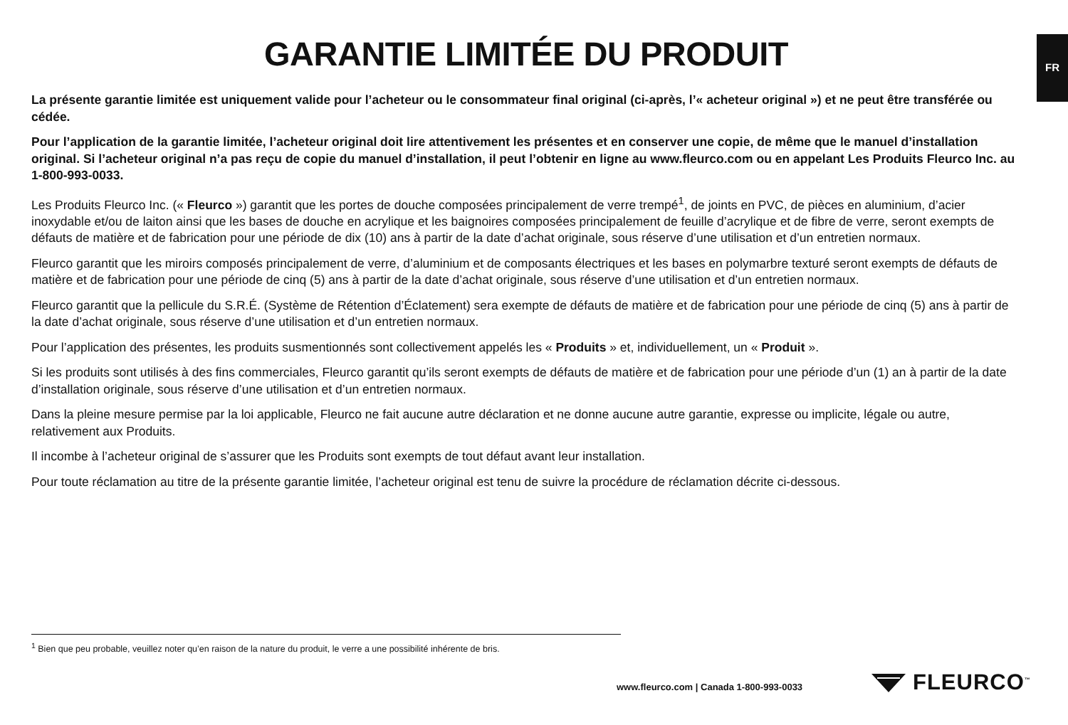FR
GARANTIE LIMITÉE DU PRODUIT
La présente garantie limitée est uniquement valide pour l’acheteur ou le consommateur final original (ci-après, l’« acheteur original ») et ne peut être transférée ou cédée.
Pour l’application de la garantie limitée, l’acheteur original doit lire attentivement les présentes et en conserver une copie, de même que le manuel d’installation original. Si l’acheteur original n’a pas reçu de copie du manuel d’installation, il peut l’obtenir en ligne au www.fleurco.com ou en appelant Les Produits Fleurco Inc. au 1-800-993-0033.
Les Produits Fleurco Inc. (« Fleurco ») garantit que les portes de douche composées principalement de verre trempé<sup>1</sup>, de joints en PVC, de pièces en aluminium, d’acier inoxydable et/ou de laiton ainsi que les bases de douche en acrylique et les baignoires composées principalement de feuille d’acrylique et de fibre de verre, seront exempts de défauts de matière et de fabrication pour une période de dix (10) ans à partir de la date d’achat originale, sous réserve d’une utilisation et d’un entretien normaux.
Fleurco garantit que les miroirs composés principalement de verre, d’aluminium et de composants électriques et les bases en polymarbre texturé seront exempts de défauts de matière et de fabrication pour une période de cinq (5) ans à partir de la date d’achat originale, sous réserve d’une utilisation et d’un entretien normaux.
Fleurco garantit que la pellicule du S.R.É. (Système de Rétention d’Éclatement) sera exempte de défauts de matière et de fabrication pour une période de cinq (5) ans à partir de la date d’achat originale, sous réserve d’une utilisation et d’un entretien normaux.
Pour l’application des présentes, les produits susmentionnés sont collectivement appelés les « Produits » et, individuellement, un « Produit ».
Si les produits sont utilisés à des fins commerciales, Fleurco garantit qu’ils seront exempts de défauts de matière et de fabrication pour une période d’un (1) an à partir de la date d’installation originale, sous réserve d’une utilisation et d’un entretien normaux.
Dans la pleine mesure permise par la loi applicable, Fleurco ne fait aucune autre déclaration et ne donne aucune autre garantie, expresse ou implicite, légale ou autre, relativement aux Produits.
Il incombe à l’acheteur original de s’assurer que les Produits sont exempts de tout défaut avant leur installation.
Pour toute réclamation au titre de la présente garantie limitée, l’acheteur original est tenu de suivre la procédure de réclamation décrite ci-dessous.
<sup>1</sup> Bien que peu probable, veuillez noter qu’en raison de la nature du produit, le verre a une possibilité inhérente de bris.
www.fleurco.com | Canada 1-800-993-0033
FLEURCO<sup>™</sup>